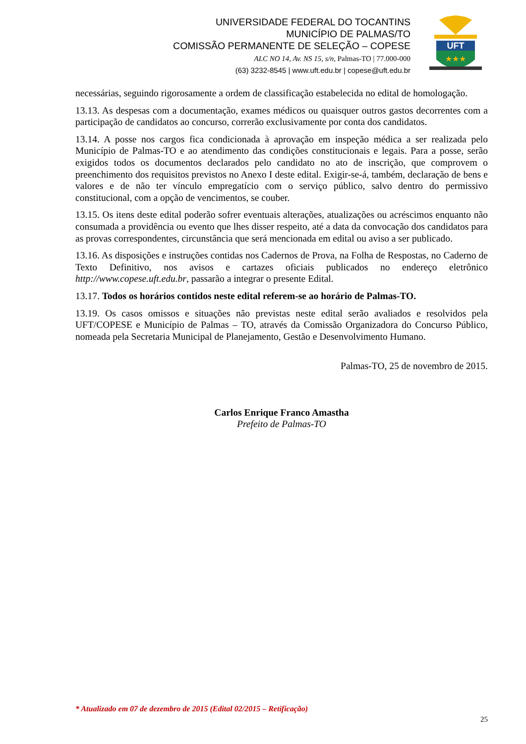UNIVERSIDADE FEDERAL DO TOCANTINS
MUNICÍPIO DE PALMAS/TO
COMISSÃO PERMANENTE DE SELEÇÃO – COPESE
ALC NO 14, Av. NS 15, s/n, Palmas-TO | 77.000-000
(63) 3232-8545 | www.uft.edu.br | copese@uft.edu.br
UFT
★★★
necessárias, seguindo rigorosamente a ordem de classificação estabelecida no edital de homologação.
13.13. As despesas com a documentação, exames médicos ou quaisquer outros gastos decorrentes com a participação de candidatos ao concurso, correrão exclusivamente por conta dos candidatos.
13.14. A posse nos cargos fica condicionada à aprovação em inspeção médica a ser realizada pelo Município de Palmas-TO e ao atendimento das condições constitucionais e legais. Para a posse, serão exigidos todos os documentos declarados pelo candidato no ato de inscrição, que comprovem o preenchimento dos requisitos previstos no Anexo I deste edital. Exigir-se-á, também, declaração de bens e valores e de não ter vínculo empregatício com o serviço público, salvo dentro do permissivo constitucional, com a opção de vencimentos, se couber.
13.15. Os itens deste edital poderão sofrer eventuais alterações, atualizações ou acréscimos enquanto não consumada a providência ou evento que lhes disser respeito, até a data da convocação dos candidatos para as provas correspondentes, circunstância que será mencionada em edital ou aviso a ser publicado.
13.16. As disposições e instruções contidas nos Cadernos de Prova, na Folha de Respostas, no Caderno de Texto Definitivo, nos avisos e cartazes oficiais publicados no endereço eletrônico http://www.copese.uft.edu.br, passarão a integrar o presente Edital.
13.17. Todos os horários contidos neste edital referem-se ao horário de Palmas-TO.
13.19. Os casos omissos e situações não previstas neste edital serão avaliados e resolvidos pela UFT/COPESE e Município de Palmas – TO, através da Comissão Organizadora do Concurso Público, nomeada pela Secretaria Municipal de Planejamento, Gestão e Desenvolvimento Humano.
Palmas-TO, 25 de novembro de 2015.
Carlos Enrique Franco Amastha
Prefeito de Palmas-TO
* Atualizado em 07 de dezembro de 2015 (Edital 02/2015 – Retificação)
25